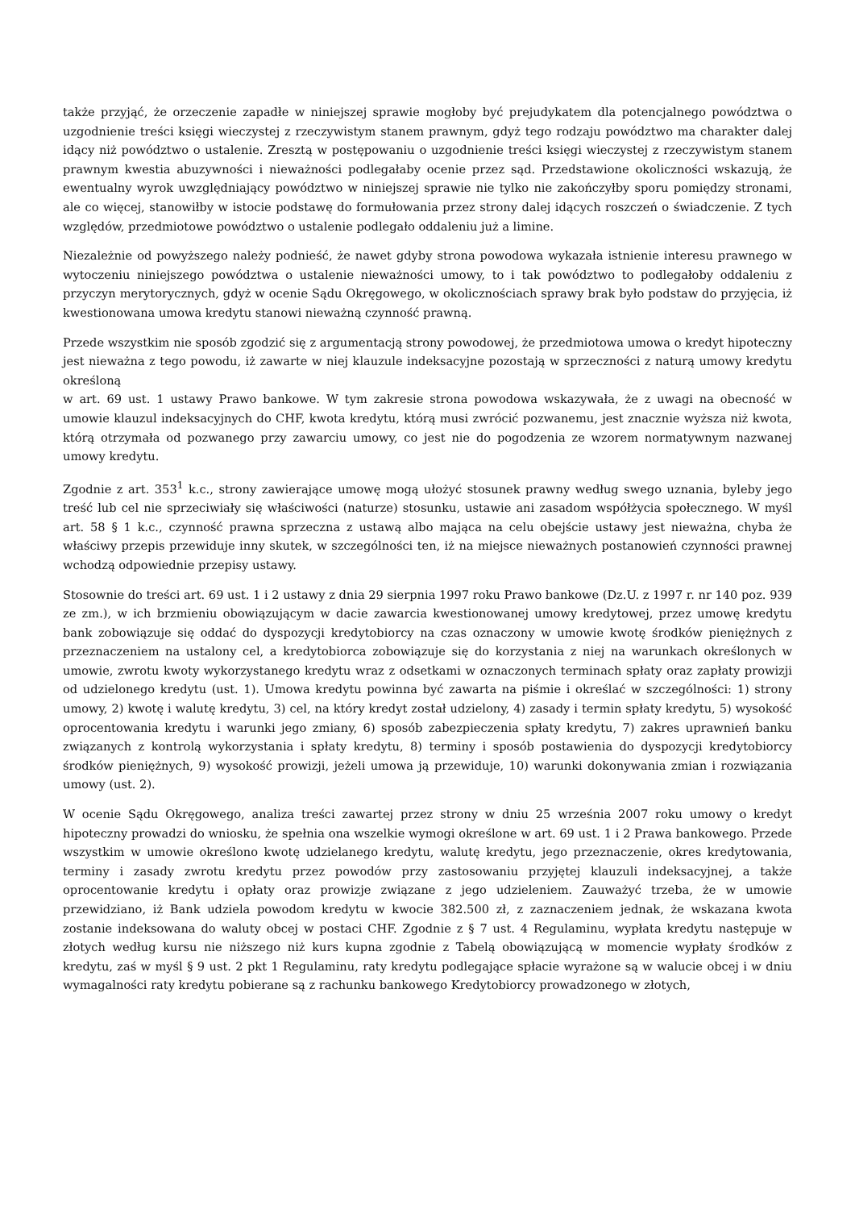także przyjąć, że orzeczenie zapadłe w niniejszej sprawie mogłoby być prejudykatem dla potencjalnego powództwa o uzgodnienie treści księgi wieczystej z rzeczywistym stanem prawnym, gdyż tego rodzaju powództwo ma charakter dalej idący niż powództwo o ustalenie. Zresztą w postępowaniu o uzgodnienie treści księgi wieczystej z rzeczywistym stanem prawnym kwestia abuzywności i nieważności podlegałaby ocenie przez sąd. Przedstawione okoliczności wskazują, że ewentualny wyrok uwzględniający powództwo w niniejszej sprawie nie tylko nie zakończyłby sporu pomiędzy stronami, ale co więcej, stanowiłby w istocie podstawę do formułowania przez strony dalej idących roszczeń o świadczenie. Z tych względów, przedmiotowe powództwo o ustalenie podlegało oddaleniu już a limine.
Niezależnie od powyższego należy podnieść, że nawet gdyby strona powodowa wykazała istnienie interesu prawnego w wytoczeniu niniejszego powództwa o ustalenie nieważności umowy, to i tak powództwo to podlegałoby oddaleniu z przyczyn merytorycznych, gdyż w ocenie Sądu Okręgowego, w okolicznościach sprawy brak było podstaw do przyjęcia, iż kwestionowana umowa kredytu stanowi nieważną czynność prawną.
Przede wszystkim nie sposób zgodzić się z argumentacją strony powodowej, że przedmiotowa umowa o kredyt hipoteczny jest nieważna z tego powodu, iż zawarte w niej klauzule indeksacyjne pozostają w sprzeczności z naturą umowy kredytu określoną
w art. 69 ust. 1 ustawy Prawo bankowe. W tym zakresie strona powodowa wskazywała, że z uwagi na obecność w umowie klauzul indeksacyjnych do CHF, kwota kredytu, którą musi zwrócić pozwanemu, jest znacznie wyższa niż kwota, którą otrzymała od pozwanego przy zawarciu umowy, co jest nie do pogodzenia ze wzorem normatywnym nazwanej umowy kredytu.
Zgodnie z art. 353<sup>1</sup> k.c., strony zawierające umowę mogą ułożyć stosunek prawny według swego uznania, byleby jego treść lub cel nie sprzeciwiały się właściwości (naturze) stosunku, ustawie ani zasadom współżycia społecznego. W myśl art. 58 § 1 k.c., czynność prawna sprzeczna z ustawą albo mająca na celu obejście ustawy jest nieważna, chyba że właściwy przepis przewiduje inny skutek, w szczególności ten, iż na miejsce nieważnych postanowień czynności prawnej wchodzą odpowiednie przepisy ustawy.
Stosownie do treści art. 69 ust. 1 i 2 ustawy z dnia 29 sierpnia 1997 roku Prawo bankowe (Dz.U. z 1997 r. nr 140 poz. 939 ze zm.), w ich brzmieniu obowiązującym w dacie zawarcia kwestionowanej umowy kredytowej, przez umowę kredytu bank zobowiązuje się oddać do dyspozycji kredytobiorcy na czas oznaczony w umowie kwotę środków pieniężnych z przeznaczeniem na ustalony cel, a kredytobiorca zobowiązuje się do korzystania z niej na warunkach określonych w umowie, zwrotu kwoty wykorzystanego kredytu wraz z odsetkami w oznaczonych terminach spłaty oraz zapłaty prowizji od udzielonego kredytu (ust. 1). Umowa kredytu powinna być zawarta na piśmie i określać w szczególności: 1) strony umowy, 2) kwotę i walutę kredytu, 3) cel, na który kredyt został udzielony, 4) zasady i termin spłaty kredytu, 5) wysokość oprocentowania kredytu i warunki jego zmiany, 6) sposób zabezpieczenia spłaty kredytu, 7) zakres uprawnień banku związanych z kontrolą wykorzystania i spłaty kredytu, 8) terminy i sposób postawienia do dyspozycji kredytobiorcy środków pieniężnych, 9) wysokość prowizji, jeżeli umowa ją przewiduje, 10) warunki dokonywania zmian i rozwiązania umowy (ust. 2).
W ocenie Sądu Okręgowego, analiza treści zawartej przez strony w dniu 25 września 2007 roku umowy o kredyt hipoteczny prowadzi do wniosku, że spełnia ona wszelkie wymogi określone w art. 69 ust. 1 i 2 Prawa bankowego. Przede wszystkim w umowie określono kwotę udzielanego kredytu, walutę kredytu, jego przeznaczenie, okres kredytowania, terminy i zasady zwrotu kredytu przez powodów przy zastosowaniu przyjętej klauzuli indeksacyjnej, a także oprocentowanie kredytu i opłaty oraz prowizje związane z jego udzieleniem. Zauważyć trzeba, że w umowie przewidziano, iż Bank udziela powodom kredytu w kwocie 382.500 zł, z zaznaczeniem jednak, że wskazana kwota zostanie indeksowana do waluty obcej w postaci CHF. Zgodnie z § 7 ust. 4 Regulaminu, wypłata kredytu następuje w złotych według kursu nie niższego niż kurs kupna zgodnie z Tabelą obowiązującą w momencie wypłaty środków z kredytu, zaś w myśl § 9 ust. 2 pkt 1 Regulaminu, raty kredytu podlegające spłacie wyrażone są w walucie obcej i w dniu wymagalności raty kredytu pobierane są z rachunku bankowego Kredytobiorcy prowadzonego w złotych,